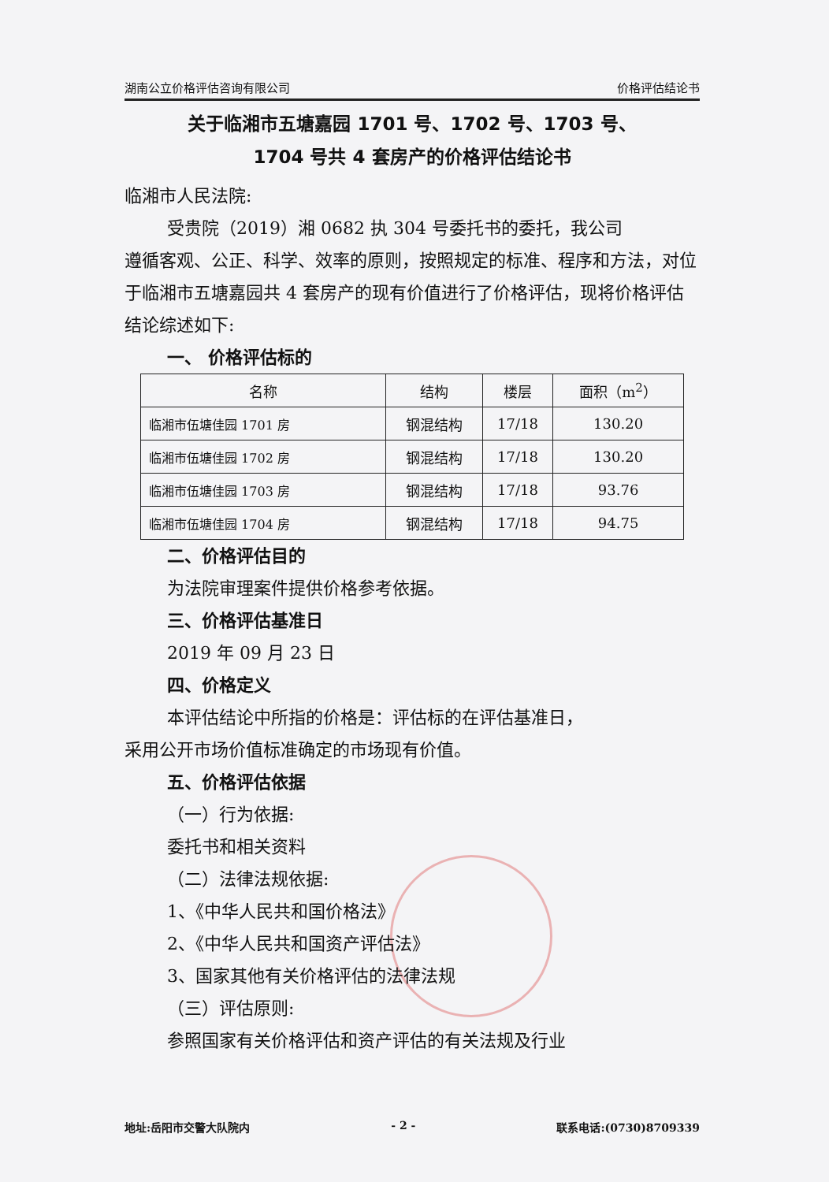湖南公立价格评估咨询有限公司 价格评估结论书
关于临湘市五塘嘉园 1701 号、1702 号、1703 号、
1704 号共 4 套房产的价格评估结论书
临湘市人民法院:
受贵院（2019）湘 0682 执 304 号委托书的委托，我公司
遵循客观、公正、科学、效率的原则，按照规定的标准、程序和方法，对位于临湘市五塘嘉园共 4 套房产的现有价值进行了价格评估，现将价格评估结论综述如下:
一、 价格评估标的
| 名称 | 结构 | 楼层 | 面积（m<sup>2</sup>） |
| --- | --- | --- | --- |
| 临湘市伍塘佳园 1701 房 | 钢混结构 | 17/18 | 130.20 |
| 临湘市伍塘佳园 1702 房 | 钢混结构 | 17/18 | 130.20 |
| 临湘市伍塘佳园 1703 房 | 钢混结构 | 17/18 | 93.76 |
| 临湘市伍塘佳园 1704 房 | 钢混结构 | 17/18 | 94.75 |
二、价格评估目的
为法院审理案件提供价格参考依据。
三、价格评估基准日
2019 年 09 月 23 日
四、价格定义
本评估结论中所指的价格是：评估标的在评估基准日，
采用公开市场价值标准确定的市场现有价值。
五、价格评估依据
（一）行为依据:
委托书和相关资料
（二）法律法规依据:
1、《中华人民共和国价格法》
2、《中华人民共和国资产评估法》
3、国家其他有关价格评估的法律法规
（三）评估原则:
参照国家有关价格评估和资产评估的有关法规及行业
地址:岳阳市交警大队院内 - 2 - 联系电话:(0730)8709339